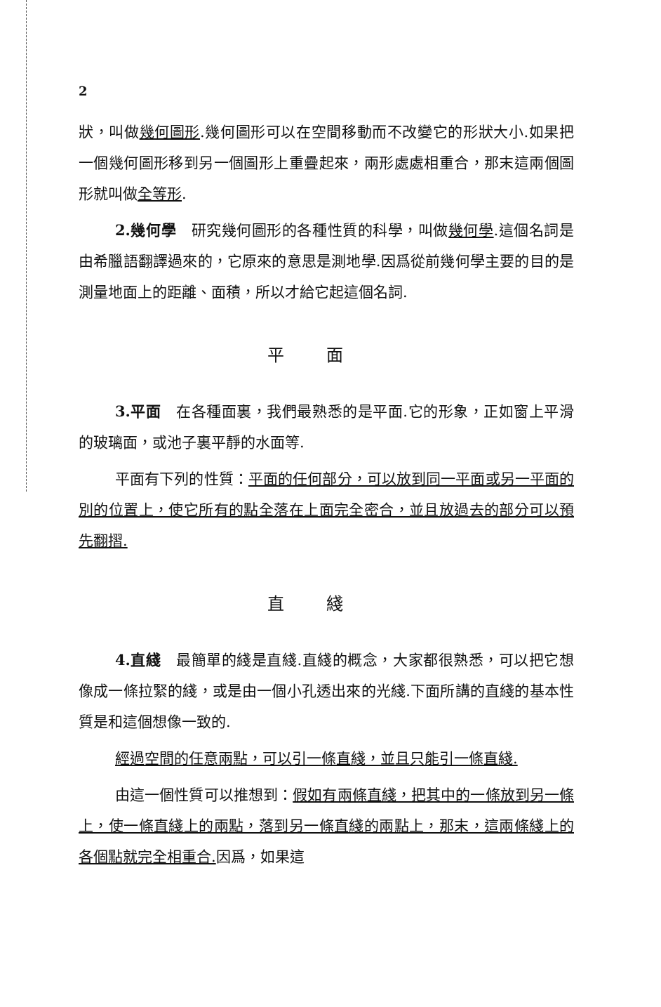2
狀，叫做幾何圖形.幾何圖形可以在空間移動而不改變它的形狀大小.如果把一個幾何圖形移到另一個圖形上重疊起來，兩形處處相重合，那末這兩個圖形就叫做全等形.
2.幾何學　研究幾何圖形的各種性質的科學，叫做幾何學.這個名詞是由希臘語翻譯過來的，它原來的意思是測地學.因爲從前幾何學主要的目的是測量地面上的距離、面積，所以才給它起這個名詞.
平面
3.平面　在各種面裏，我們最熟悉的是平面.它的形象，正如窗上平滑的玻璃面，或池子裏平靜的水面等.
平面有下列的性質：平面的任何部分，可以放到同一平面或另一平面的別的位置上，使它所有的點全落在上面完全密合，並且放過去的部分可以預先翻摺.
直綫
4.直綫　最簡單的綫是直綫.直綫的概念，大家都很熟悉，可以把它想像成一條拉緊的綫，或是由一個小孔透出來的光綫.下面所講的直綫的基本性質是和這個想像一致的.
經過空間的任意兩點，可以引一條直綫，並且只能引一條直綫.
由這一個性質可以推想到：假如有兩條直綫，把其中的一條放到另一條上，使一條直綫上的兩點，落到另一條直綫的兩點上，那末，這兩條綫上的各個點就完全相重合. 因爲，如果這